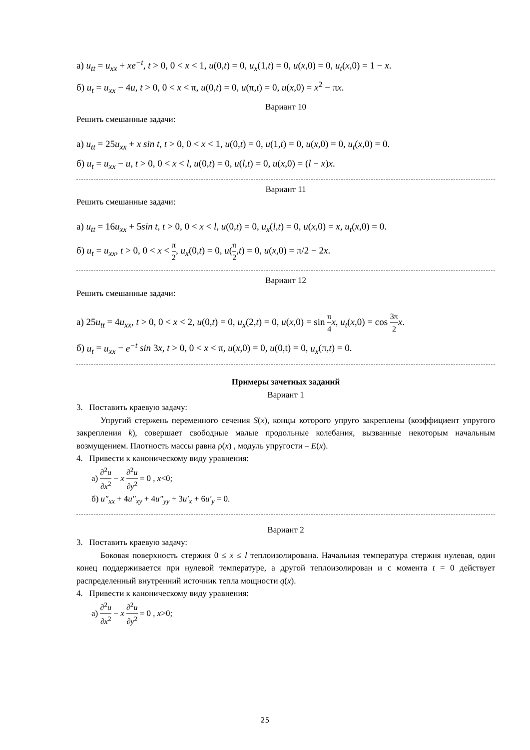а) u<sub>tt</sub> = u<sub>xx</sub> + xe<sup>−t</sup>, t > 0, 0 < x < 1, u(0,t) = 0, u<sub>x</sub>(1,t) = 0, u(x,0) = 0, u<sub>t</sub>(x,0) = 1 − x.
б) u<sub>t</sub> = u<sub>xx</sub> − 4u, t > 0, 0 < x < π, u(0,t) = 0, u(π,t) = 0, u(x,0) = x<sup>2</sup> − πx.
Вариант 10
Решить смешанные задачи:
а) u<sub>tt</sub> = 25u<sub>xx</sub> + x sin t, t > 0, 0 < x < 1, u(0,t) = 0, u(1,t) = 0, u(x,0) = 0, u<sub>t</sub>(x,0) = 0.
б) u<sub>t</sub> = u<sub>xx</sub> − u, t > 0, 0 < x < l, u(0,t) = 0, u(l,t) = 0, u(x,0) = (l − x)x.
Вариант 11
Решить смешанные задачи:
а) u<sub>tt</sub> = 16u<sub>xx</sub> + 5sin t, t > 0, 0 < x < l, u(0,t) = 0, u<sub>x</sub>(l,t) = 0, u(x,0) = x, u<sub>t</sub>(x,0) = 0.
б) u<sub>t</sub> = u<sub>xx</sub>, t > 0, 0 < x < π 2, u<sub>x</sub>(0,t) = 0, u(π 2,t) = 0, u(x,0) = π/2 − 2x.
Вариант 12
Решить смешанные задачи:
а) 25u<sub>tt</sub> = 4u<sub>xx</sub>, t > 0, 0 < x < 2, u(0,t) = 0, u<sub>x</sub>(2,t) = 0, u(x,0) = sin π 4 x, u<sub>t</sub>(x,0) = cos 3π 2 x.
б) u<sub>t</sub> = u<sub>xx</sub> − e<sup>−t</sup> sin 3x, t > 0, 0 < x < π, u(x,0) = 0, u(0,t) = 0, u<sub>x</sub>(π,t) = 0.
Примеры зачетных заданий
Вариант 1
3. Поставить краевую задачу:
Упругий стержень переменного сечения S(x), концы которого упруго закреплены (коэффициент упругого закрепления k), совершает свободные малые продольные колебания, вызванные некоторым начальным возмущением. Плотность массы равна ρ(x) , модуль упругости – E(x).
4. Привести к каноническому виду уравнения:
а) ∂<sup>2</sup>u ∂x<sup>2</sup> − x ∂<sup>2</sup>u ∂y<sup>2</sup> = 0 , x<0;
б) u″<sub>xx</sub> + 4u″<sub>xy</sub> + 4u″<sub>yy</sub> + 3u′<sub>x</sub> + 6u′<sub>y</sub> = 0.
Вариант 2
3. Поставить краевую задачу:
Боковая поверхность стержня 0 ≤ x ≤ l теплоизолирована. Начальная температура стержня нулевая, один конец поддерживается при нулевой температуре, а другой теплоизолирован и с момента t = 0 действует распределенный внутренний источник тепла мощности q(x).
4. Привести к каноническому виду уравнения:
а) ∂<sup>2</sup>u ∂x<sup>2</sup> − x ∂<sup>2</sup>u ∂y<sup>2</sup> = 0 , x>0;
25